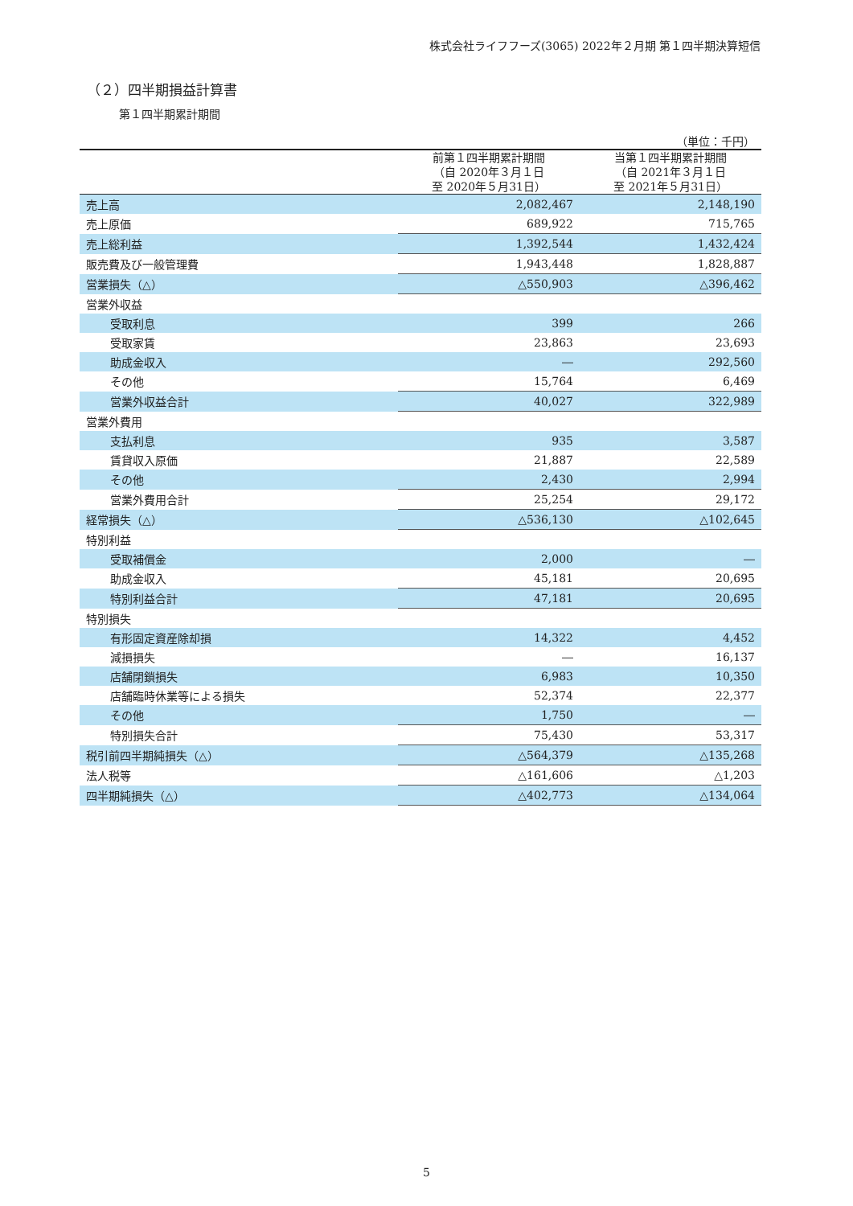株式会社ライフフーズ(3065) 2022年２月期 第１四半期決算短信
（２）四半期損益計算書
第１四半期累計期間
| | | （単位：千円） |
| | 前第１四半期累計期間 （自 2020年３月１日 至 2020年５月31日） | 当第１四半期累計期間 （自 2021年３月１日 至 2021年５月31日） |
| 売上高 | 2,082,467 | 2,148,190 |
| 売上原価 | 689,922 | 715,765 |
| 売上総利益 | 1,392,544 | 1,432,424 |
| 販売費及び一般管理費 | 1,943,448 | 1,828,887 |
| 営業損失（△） | △550,903 | △396,462 |
| 営業外収益 | | |
| 受取利息 | 399 | 266 |
| 受取家賃 | 23,863 | 23,693 |
| 助成金収入 | ― | 292,560 |
| その他 | 15,764 | 6,469 |
| 営業外収益合計 | 40,027 | 322,989 |
| 営業外費用 | | |
| 支払利息 | 935 | 3,587 |
| 賃貸収入原価 | 21,887 | 22,589 |
| その他 | 2,430 | 2,994 |
| 営業外費用合計 | 25,254 | 29,172 |
| 経常損失（△） | △536,130 | △102,645 |
| 特別利益 | | |
| 受取補償金 | 2,000 | ― |
| 助成金収入 | 45,181 | 20,695 |
| 特別利益合計 | 47,181 | 20,695 |
| 特別損失 | | |
| 有形固定資産除却損 | 14,322 | 4,452 |
| 減損損失 | ― | 16,137 |
| 店舗閉鎖損失 | 6,983 | 10,350 |
| 店舗臨時休業等による損失 | 52,374 | 22,377 |
| その他 | 1,750 | ― |
| 特別損失合計 | 75,430 | 53,317 |
| 税引前四半期純損失（△） | △564,379 | △135,268 |
| 法人税等 | △161,606 | △1,203 |
| 四半期純損失（△） | △402,773 | △134,064 |
5